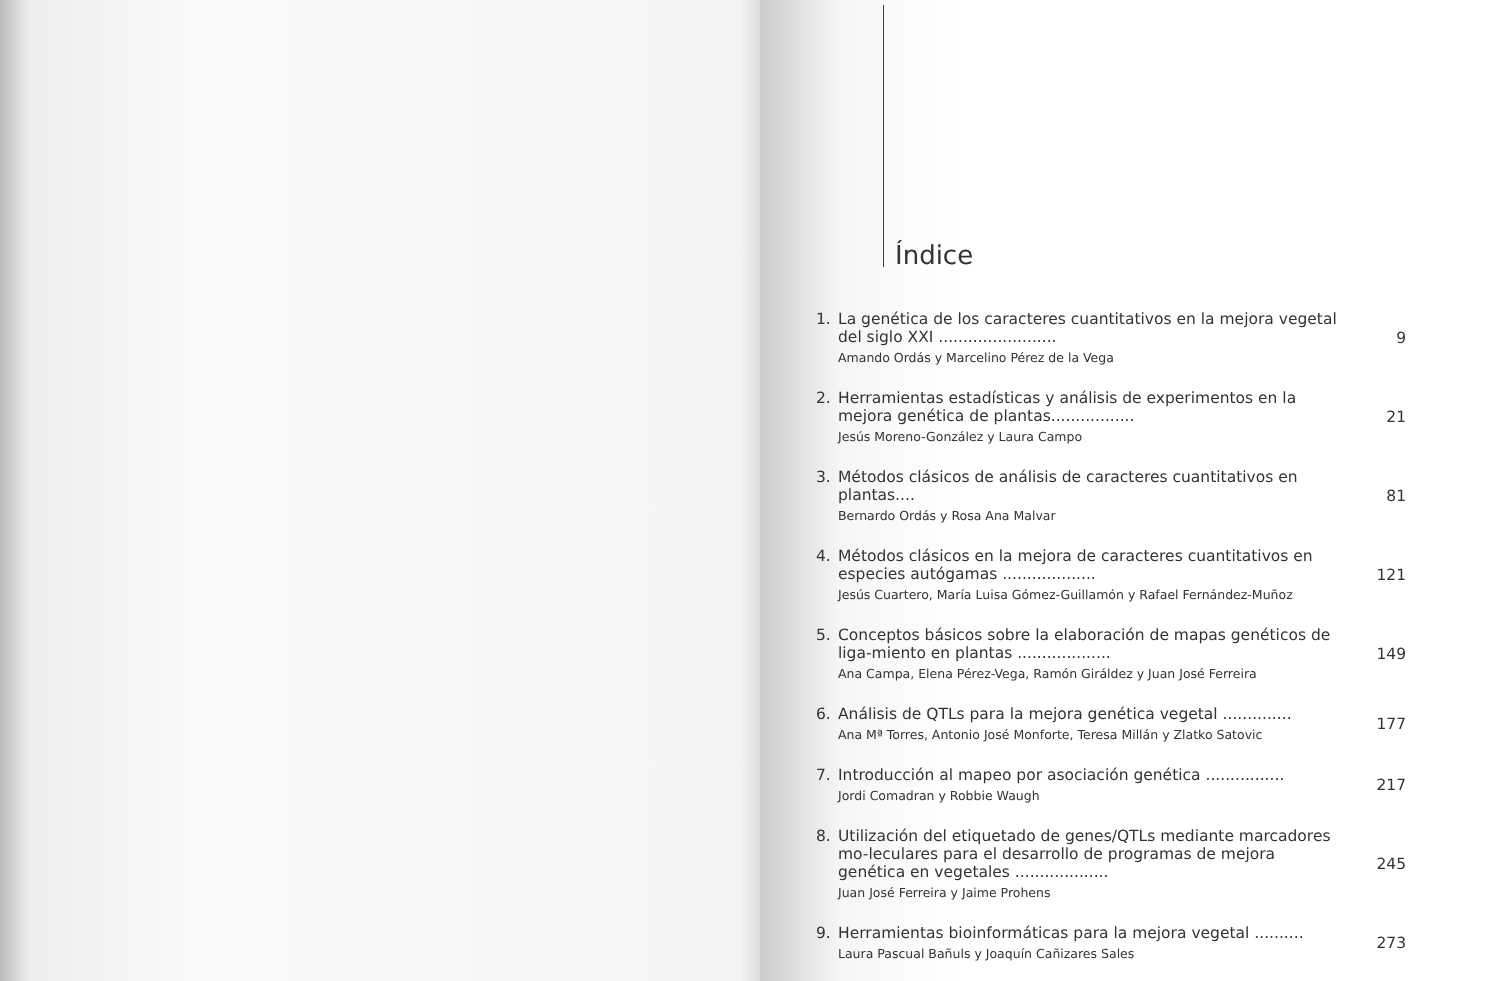Índice
1. La genética de los caracteres cuantitativos en la mejora vegetal del siglo XXI ........................
Amando Ordás y Marcelino Pérez de la Vega
9
2. Herramientas estadísticas y análisis de experimentos en la mejora genética de plantas.................
Jesús Moreno-González y Laura Campo
21
3. Métodos clásicos de análisis de caracteres cuantitativos en plantas....
Bernardo Ordás y Rosa Ana Malvar
81
4. Métodos clásicos en la mejora de caracteres cuantitativos en especies autógamas ...................
Jesús Cuartero, María Luisa Gómez-Guillamón y Rafael Fernández-Muñoz
121
5. Conceptos básicos sobre la elaboración de mapas genéticos de liga-miento en plantas ...................
Ana Campa, Elena Pérez-Vega, Ramón Giráldez y Juan José Ferreira
149
6. Análisis de QTLs para la mejora genética vegetal ..............
Ana Mª Torres, Antonio José Monforte, Teresa Millán y Zlatko Satovic
177
7. Introducción al mapeo por asociación genética ................
Jordi Comadran y Robbie Waugh
217
8. Utilización del etiquetado de genes/QTLs mediante marcadores mo-leculares para el desarrollo de programas de mejora genética en vegetales ...................
Juan José Ferreira y Jaime Prohens
245
9. Herramientas bioinformáticas para la mejora vegetal ..........
Laura Pascual Bañuls y Joaquín Cañizares Sales
273